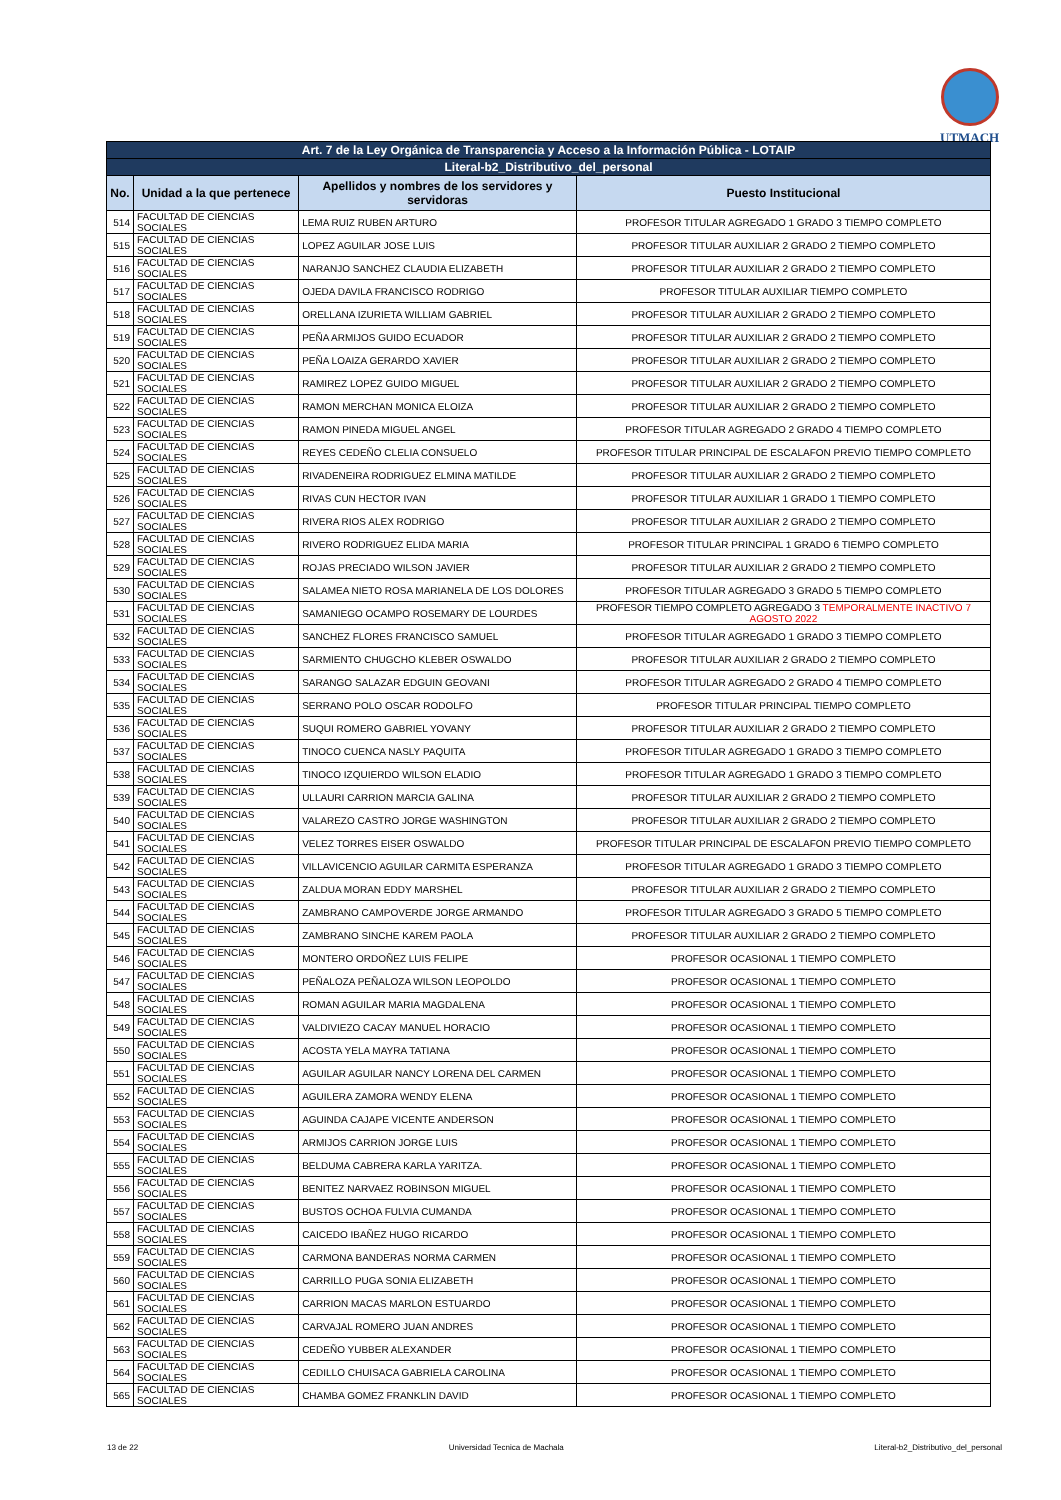UTMACH
| Art. 7 de la Ley Orgánica de Transparencia y Acceso a la Información Pública - LOTAIP | | | |
| Literal-b2_Distributivo_del_personal | | | |
| No. | Unidad a la que pertenece | Apellidos y nombres de los servidores y servidoras | Puesto Institucional |
| 514 | FACULTAD DE CIENCIAS SOCIALES | LEMA RUIZ RUBEN ARTURO | PROFESOR TITULAR AGREGADO 1 GRADO 3 TIEMPO COMPLETO |
| 515 | FACULTAD DE CIENCIAS SOCIALES | LOPEZ AGUILAR JOSE LUIS | PROFESOR TITULAR AUXILIAR 2 GRADO 2 TIEMPO COMPLETO |
| 516 | FACULTAD DE CIENCIAS SOCIALES | NARANJO SANCHEZ CLAUDIA ELIZABETH | PROFESOR TITULAR AUXILIAR 2 GRADO 2 TIEMPO COMPLETO |
| 517 | FACULTAD DE CIENCIAS SOCIALES | OJEDA DAVILA FRANCISCO RODRIGO | PROFESOR TITULAR AUXILIAR TIEMPO COMPLETO |
| 518 | FACULTAD DE CIENCIAS SOCIALES | ORELLANA IZURIETA WILLIAM GABRIEL | PROFESOR TITULAR AUXILIAR 2 GRADO 2 TIEMPO COMPLETO |
| 519 | FACULTAD DE CIENCIAS SOCIALES | PEÑA ARMIJOS GUIDO ECUADOR | PROFESOR TITULAR AUXILIAR 2 GRADO 2 TIEMPO COMPLETO |
| 520 | FACULTAD DE CIENCIAS SOCIALES | PEÑA LOAIZA GERARDO XAVIER | PROFESOR TITULAR AUXILIAR 2 GRADO 2 TIEMPO COMPLETO |
| 521 | FACULTAD DE CIENCIAS SOCIALES | RAMIREZ LOPEZ GUIDO MIGUEL | PROFESOR TITULAR AUXILIAR 2 GRADO 2 TIEMPO COMPLETO |
| 522 | FACULTAD DE CIENCIAS SOCIALES | RAMON MERCHAN MONICA ELOIZA | PROFESOR TITULAR AUXILIAR 2 GRADO 2 TIEMPO COMPLETO |
| 523 | FACULTAD DE CIENCIAS SOCIALES | RAMON PINEDA MIGUEL ANGEL | PROFESOR TITULAR AGREGADO 2 GRADO 4 TIEMPO COMPLETO |
| 524 | FACULTAD DE CIENCIAS SOCIALES | REYES CEDEÑO CLELIA CONSUELO | PROFESOR TITULAR PRINCIPAL DE ESCALAFON PREVIO TIEMPO COMPLETO |
| 525 | FACULTAD DE CIENCIAS SOCIALES | RIVADENEIRA RODRIGUEZ ELMINA MATILDE | PROFESOR TITULAR AUXILIAR 2 GRADO 2 TIEMPO COMPLETO |
| 526 | FACULTAD DE CIENCIAS SOCIALES | RIVAS CUN HECTOR IVAN | PROFESOR TITULAR AUXILIAR 1 GRADO 1 TIEMPO COMPLETO |
| 527 | FACULTAD DE CIENCIAS SOCIALES | RIVERA RIOS ALEX RODRIGO | PROFESOR TITULAR AUXILIAR 2 GRADO 2 TIEMPO COMPLETO |
| 528 | FACULTAD DE CIENCIAS SOCIALES | RIVERO RODRIGUEZ ELIDA MARIA | PROFESOR TITULAR PRINCIPAL 1 GRADO 6 TIEMPO COMPLETO |
| 529 | FACULTAD DE CIENCIAS SOCIALES | ROJAS PRECIADO WILSON JAVIER | PROFESOR TITULAR AUXILIAR 2 GRADO 2 TIEMPO COMPLETO |
| 530 | FACULTAD DE CIENCIAS SOCIALES | SALAMEA NIETO ROSA MARIANELA DE LOS DOLORES | PROFESOR TITULAR AGREGADO 3 GRADO 5 TIEMPO COMPLETO |
| 531 | FACULTAD DE CIENCIAS SOCIALES | SAMANIEGO OCAMPO ROSEMARY DE LOURDES | PROFESOR TIEMPO COMPLETO AGREGADO 3 TEMPORALMENTE INACTIVO 7 AGOSTO 2022 |
| 532 | FACULTAD DE CIENCIAS SOCIALES | SANCHEZ FLORES FRANCISCO SAMUEL | PROFESOR TITULAR AGREGADO 1 GRADO 3 TIEMPO COMPLETO |
| 533 | FACULTAD DE CIENCIAS SOCIALES | SARMIENTO CHUGCHO KLEBER OSWALDO | PROFESOR TITULAR AUXILIAR 2 GRADO 2 TIEMPO COMPLETO |
| 534 | FACULTAD DE CIENCIAS SOCIALES | SARANGO SALAZAR EDGUIN GEOVANI | PROFESOR TITULAR AGREGADO 2 GRADO 4 TIEMPO COMPLETO |
| 535 | FACULTAD DE CIENCIAS SOCIALES | SERRANO POLO OSCAR RODOLFO | PROFESOR TITULAR PRINCIPAL TIEMPO COMPLETO |
| 536 | FACULTAD DE CIENCIAS SOCIALES | SUQUI ROMERO GABRIEL YOVANY | PROFESOR TITULAR AUXILIAR 2 GRADO 2 TIEMPO COMPLETO |
| 537 | FACULTAD DE CIENCIAS SOCIALES | TINOCO CUENCA NASLY PAQUITA | PROFESOR TITULAR AGREGADO 1 GRADO 3 TIEMPO COMPLETO |
| 538 | FACULTAD DE CIENCIAS SOCIALES | TINOCO IZQUIERDO WILSON ELADIO | PROFESOR TITULAR AGREGADO 1 GRADO 3 TIEMPO COMPLETO |
| 539 | FACULTAD DE CIENCIAS SOCIALES | ULLAURI CARRION MARCIA GALINA | PROFESOR TITULAR AUXILIAR 2 GRADO 2 TIEMPO COMPLETO |
| 540 | FACULTAD DE CIENCIAS SOCIALES | VALAREZO CASTRO JORGE WASHINGTON | PROFESOR TITULAR AUXILIAR 2 GRADO 2 TIEMPO COMPLETO |
| 541 | FACULTAD DE CIENCIAS SOCIALES | VELEZ TORRES EISER OSWALDO | PROFESOR TITULAR PRINCIPAL DE ESCALAFON PREVIO TIEMPO COMPLETO |
| 542 | FACULTAD DE CIENCIAS SOCIALES | VILLAVICENCIO AGUILAR CARMITA ESPERANZA | PROFESOR TITULAR AGREGADO 1 GRADO 3 TIEMPO COMPLETO |
| 543 | FACULTAD DE CIENCIAS SOCIALES | ZALDUA MORAN EDDY MARSHEL | PROFESOR TITULAR AUXILIAR 2 GRADO 2 TIEMPO COMPLETO |
| 544 | FACULTAD DE CIENCIAS SOCIALES | ZAMBRANO CAMPOVERDE JORGE ARMANDO | PROFESOR TITULAR AGREGADO 3 GRADO 5 TIEMPO COMPLETO |
| 545 | FACULTAD DE CIENCIAS SOCIALES | ZAMBRANO SINCHE KAREM PAOLA | PROFESOR TITULAR AUXILIAR 2 GRADO 2 TIEMPO COMPLETO |
| 546 | FACULTAD DE CIENCIAS SOCIALES | MONTERO ORDOÑEZ LUIS FELIPE | PROFESOR OCASIONAL 1 TIEMPO COMPLETO |
| 547 | FACULTAD DE CIENCIAS SOCIALES | PEÑALOZA PEÑALOZA WILSON LEOPOLDO | PROFESOR OCASIONAL 1 TIEMPO COMPLETO |
| 548 | FACULTAD DE CIENCIAS SOCIALES | ROMAN AGUILAR MARIA MAGDALENA | PROFESOR OCASIONAL 1 TIEMPO COMPLETO |
| 549 | FACULTAD DE CIENCIAS SOCIALES | VALDIVIEZO CACAY MANUEL HORACIO | PROFESOR OCASIONAL 1 TIEMPO COMPLETO |
| 550 | FACULTAD DE CIENCIAS SOCIALES | ACOSTA YELA MAYRA TATIANA | PROFESOR OCASIONAL 1 TIEMPO COMPLETO |
| 551 | FACULTAD DE CIENCIAS SOCIALES | AGUILAR AGUILAR NANCY LORENA DEL CARMEN | PROFESOR OCASIONAL 1 TIEMPO COMPLETO |
| 552 | FACULTAD DE CIENCIAS SOCIALES | AGUILERA ZAMORA WENDY ELENA | PROFESOR OCASIONAL 1 TIEMPO COMPLETO |
| 553 | FACULTAD DE CIENCIAS SOCIALES | AGUINDA CAJAPE VICENTE ANDERSON | PROFESOR OCASIONAL 1 TIEMPO COMPLETO |
| 554 | FACULTAD DE CIENCIAS SOCIALES | ARMIJOS CARRION JORGE LUIS | PROFESOR OCASIONAL 1 TIEMPO COMPLETO |
| 555 | FACULTAD DE CIENCIAS SOCIALES | BELDUMA CABRERA KARLA YARITZA. | PROFESOR OCASIONAL 1 TIEMPO COMPLETO |
| 556 | FACULTAD DE CIENCIAS SOCIALES | BENITEZ NARVAEZ ROBINSON MIGUEL | PROFESOR OCASIONAL 1 TIEMPO COMPLETO |
| 557 | FACULTAD DE CIENCIAS SOCIALES | BUSTOS OCHOA FULVIA CUMANDA | PROFESOR OCASIONAL 1 TIEMPO COMPLETO |
| 558 | FACULTAD DE CIENCIAS SOCIALES | CAICEDO IBAÑEZ HUGO RICARDO | PROFESOR OCASIONAL 1 TIEMPO COMPLETO |
| 559 | FACULTAD DE CIENCIAS SOCIALES | CARMONA BANDERAS NORMA CARMEN | PROFESOR OCASIONAL 1 TIEMPO COMPLETO |
| 560 | FACULTAD DE CIENCIAS SOCIALES | CARRILLO PUGA SONIA ELIZABETH | PROFESOR OCASIONAL 1 TIEMPO COMPLETO |
| 561 | FACULTAD DE CIENCIAS SOCIALES | CARRION MACAS MARLON ESTUARDO | PROFESOR OCASIONAL 1 TIEMPO COMPLETO |
| 562 | FACULTAD DE CIENCIAS SOCIALES | CARVAJAL ROMERO JUAN ANDRES | PROFESOR OCASIONAL 1 TIEMPO COMPLETO |
| 563 | FACULTAD DE CIENCIAS SOCIALES | CEDEÑO YUBBER ALEXANDER | PROFESOR OCASIONAL 1 TIEMPO COMPLETO |
| 564 | FACULTAD DE CIENCIAS SOCIALES | CEDILLO CHUISACA GABRIELA CAROLINA | PROFESOR OCASIONAL 1 TIEMPO COMPLETO |
| 565 | FACULTAD DE CIENCIAS SOCIALES | CHAMBA GOMEZ FRANKLIN DAVID | PROFESOR OCASIONAL 1 TIEMPO COMPLETO |
13 de 22 Universidad Tecnica de Machala Literal-b2_Distributivo_del_personal